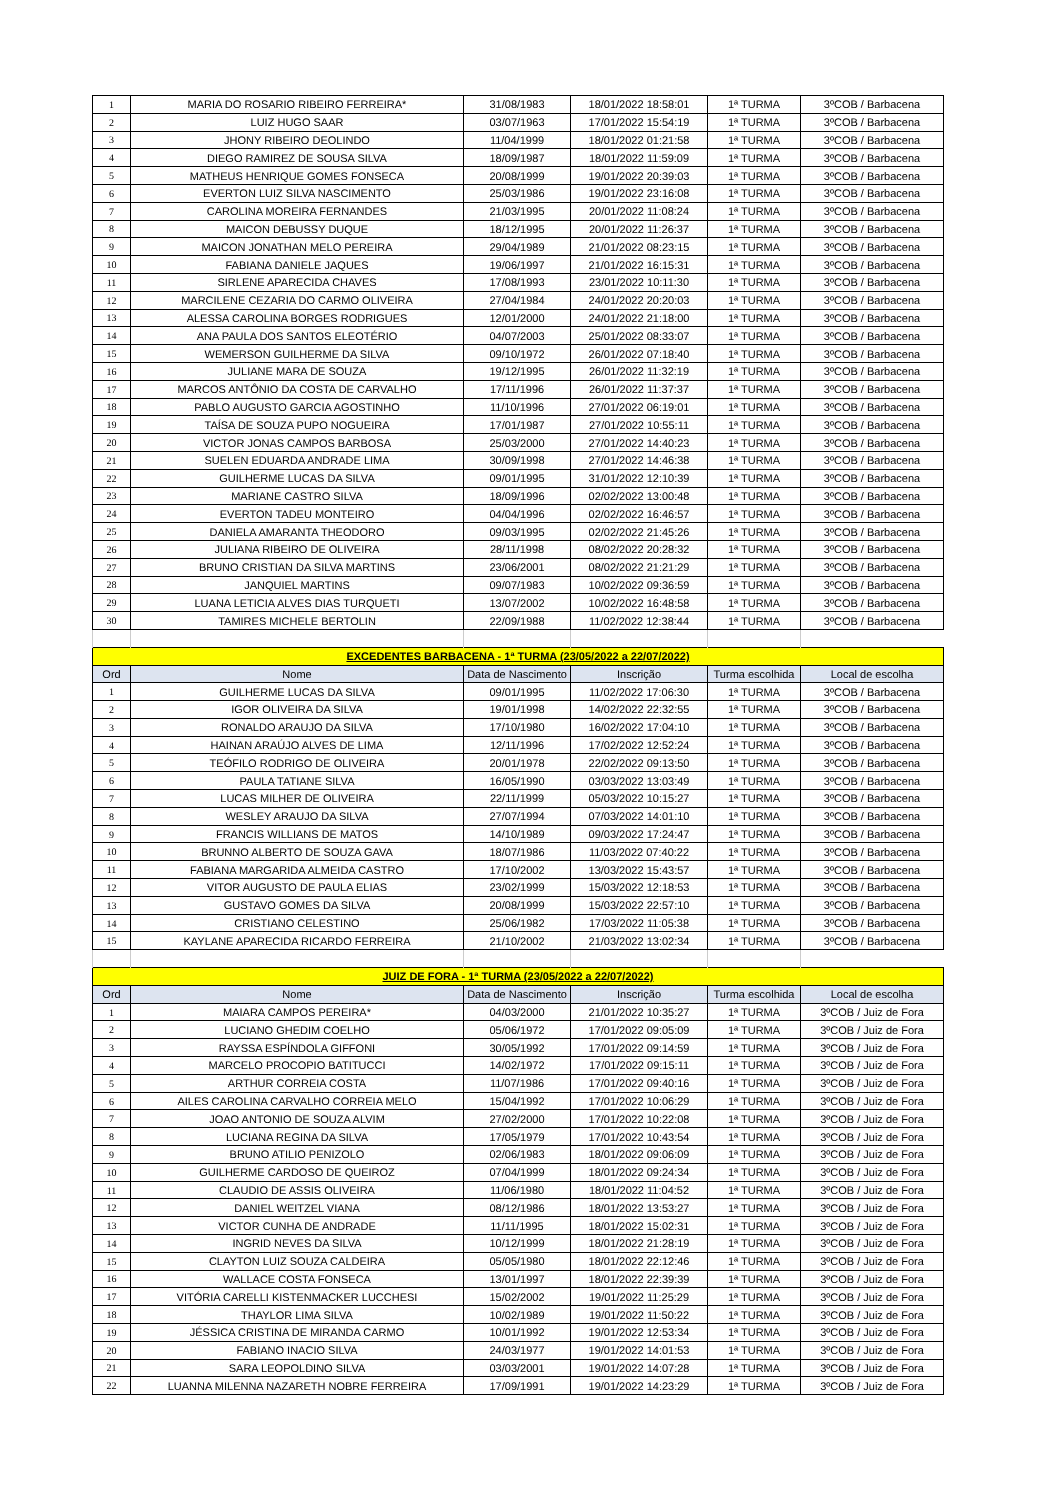| 1 | MARIA DO ROSARIO RIBEIRO FERREIRA* | 31/08/1983 | 18/01/2022 18:58:01 | 1ª TURMA | 3ºCOB / Barbacena |
| 2 | LUIZ HUGO SAAR | 03/07/1963 | 17/01/2022 15:54:19 | 1ª TURMA | 3ºCOB / Barbacena |
| 3 | JHONY RIBEIRO DEOLINDO | 11/04/1999 | 18/01/2022 01:21:58 | 1ª TURMA | 3ºCOB / Barbacena |
| 4 | DIEGO RAMIREZ DE SOUSA SILVA | 18/09/1987 | 18/01/2022 11:59:09 | 1ª TURMA | 3ºCOB / Barbacena |
| 5 | MATHEUS HENRIQUE GOMES FONSECA | 20/08/1999 | 19/01/2022 20:39:03 | 1ª TURMA | 3ºCOB / Barbacena |
| 6 | EVERTON LUIZ SILVA NASCIMENTO | 25/03/1986 | 19/01/2022 23:16:08 | 1ª TURMA | 3ºCOB / Barbacena |
| 7 | CAROLINA MOREIRA FERNANDES | 21/03/1995 | 20/01/2022 11:08:24 | 1ª TURMA | 3ºCOB / Barbacena |
| 8 | MAICON DEBUSSY DUQUE | 18/12/1995 | 20/01/2022 11:26:37 | 1ª TURMA | 3ºCOB / Barbacena |
| 9 | MAICON JONATHAN MELO PEREIRA | 29/04/1989 | 21/01/2022 08:23:15 | 1ª TURMA | 3ºCOB / Barbacena |
| 10 | FABIANA DANIELE JAQUES | 19/06/1997 | 21/01/2022 16:15:31 | 1ª TURMA | 3ºCOB / Barbacena |
| 11 | SIRLENE APARECIDA CHAVES | 17/08/1993 | 23/01/2022 10:11:30 | 1ª TURMA | 3ºCOB / Barbacena |
| 12 | MARCILENE CEZARIA DO CARMO OLIVEIRA | 27/04/1984 | 24/01/2022 20:20:03 | 1ª TURMA | 3ºCOB / Barbacena |
| 13 | ALESSA CAROLINA BORGES RODRIGUES | 12/01/2000 | 24/01/2022 21:18:00 | 1ª TURMA | 3ºCOB / Barbacena |
| 14 | ANA PAULA DOS SANTOS ELEOTÉRIO | 04/07/2003 | 25/01/2022 08:33:07 | 1ª TURMA | 3ºCOB / Barbacena |
| 15 | WEMERSON GUILHERME DA SILVA | 09/10/1972 | 26/01/2022 07:18:40 | 1ª TURMA | 3ºCOB / Barbacena |
| 16 | JULIANE MARA DE SOUZA | 19/12/1995 | 26/01/2022 11:32:19 | 1ª TURMA | 3ºCOB / Barbacena |
| 17 | MARCOS ANTÔNIO DA COSTA DE CARVALHO | 17/11/1996 | 26/01/2022 11:37:37 | 1ª TURMA | 3ºCOB / Barbacena |
| 18 | PABLO AUGUSTO GARCIA AGOSTINHO | 11/10/1996 | 27/01/2022 06:19:01 | 1ª TURMA | 3ºCOB / Barbacena |
| 19 | TAÍSA DE SOUZA PUPO NOGUEIRA | 17/01/1987 | 27/01/2022 10:55:11 | 1ª TURMA | 3ºCOB / Barbacena |
| 20 | VICTOR JONAS CAMPOS BARBOSA | 25/03/2000 | 27/01/2022 14:40:23 | 1ª TURMA | 3ºCOB / Barbacena |
| 21 | SUELEN EDUARDA ANDRADE LIMA | 30/09/1998 | 27/01/2022 14:46:38 | 1ª TURMA | 3ºCOB / Barbacena |
| 22 | GUILHERME LUCAS DA SILVA | 09/01/1995 | 31/01/2022 12:10:39 | 1ª TURMA | 3ºCOB / Barbacena |
| 23 | MARIANE CASTRO SILVA | 18/09/1996 | 02/02/2022 13:00:48 | 1ª TURMA | 3ºCOB / Barbacena |
| 24 | EVERTON TADEU MONTEIRO | 04/04/1996 | 02/02/2022 16:46:57 | 1ª TURMA | 3ºCOB / Barbacena |
| 25 | DANIELA AMARANTA THEODORO | 09/03/1995 | 02/02/2022 21:45:26 | 1ª TURMA | 3ºCOB / Barbacena |
| 26 | JULIANA RIBEIRO DE OLIVEIRA | 28/11/1998 | 08/02/2022 20:28:32 | 1ª TURMA | 3ºCOB / Barbacena |
| 27 | BRUNO CRISTIAN DA SILVA MARTINS | 23/06/2001 | 08/02/2022 21:21:29 | 1ª TURMA | 3ºCOB / Barbacena |
| 28 | JANQUIEL MARTINS | 09/07/1983 | 10/02/2022 09:36:59 | 1ª TURMA | 3ºCOB / Barbacena |
| 29 | LUANA LETICIA ALVES DIAS TURQUETI | 13/07/2002 | 10/02/2022 16:48:58 | 1ª TURMA | 3ºCOB / Barbacena |
| 30 | TAMIRES MICHELE BERTOLIN | 22/09/1988 | 11/02/2022 12:38:44 | 1ª TURMA | 3ºCOB / Barbacena |
| EXCEDENTES BARBACENA - 1ª TURMA (23/05/2022 a 22/07/2022) | | | | | |
| Ord | Nome | Data de Nascimento | Inscrição | Turma escolhida | Local de escolha |
| 1 | GUILHERME LUCAS DA SILVA | 09/01/1995 | 11/02/2022 17:06:30 | 1ª TURMA | 3ºCOB / Barbacena |
| 2 | IGOR OLIVEIRA DA SILVA | 19/01/1998 | 14/02/2022 22:32:55 | 1ª TURMA | 3ºCOB / Barbacena |
| 3 | RONALDO ARAUJO DA SILVA | 17/10/1980 | 16/02/2022 17:04:10 | 1ª TURMA | 3ºCOB / Barbacena |
| 4 | HAINAN ARAÚJO ALVES DE LIMA | 12/11/1996 | 17/02/2022 12:52:24 | 1ª TURMA | 3ºCOB / Barbacena |
| 5 | TEÓFILO RODRIGO DE OLIVEIRA | 20/01/1978 | 22/02/2022 09:13:50 | 1ª TURMA | 3ºCOB / Barbacena |
| 6 | PAULA TATIANE SILVA | 16/05/1990 | 03/03/2022 13:03:49 | 1ª TURMA | 3ºCOB / Barbacena |
| 7 | LUCAS MILHER DE OLIVEIRA | 22/11/1999 | 05/03/2022 10:15:27 | 1ª TURMA | 3ºCOB / Barbacena |
| 8 | WESLEY ARAUJO DA SILVA | 27/07/1994 | 07/03/2022 14:01:10 | 1ª TURMA | 3ºCOB / Barbacena |
| 9 | FRANCIS WILLIANS DE MATOS | 14/10/1989 | 09/03/2022 17:24:47 | 1ª TURMA | 3ºCOB / Barbacena |
| 10 | BRUNNO ALBERTO DE SOUZA GAVA | 18/07/1986 | 11/03/2022 07:40:22 | 1ª TURMA | 3ºCOB / Barbacena |
| 11 | FABIANA MARGARIDA ALMEIDA CASTRO | 17/10/2002 | 13/03/2022 15:43:57 | 1ª TURMA | 3ºCOB / Barbacena |
| 12 | VITOR AUGUSTO DE PAULA ELIAS | 23/02/1999 | 15/03/2022 12:18:53 | 1ª TURMA | 3ºCOB / Barbacena |
| 13 | GUSTAVO GOMES DA SILVA | 20/08/1999 | 15/03/2022 22:57:10 | 1ª TURMA | 3ºCOB / Barbacena |
| 14 | CRISTIANO CELESTINO | 25/06/1982 | 17/03/2022 11:05:38 | 1ª TURMA | 3ºCOB / Barbacena |
| 15 | KAYLANE APARECIDA RICARDO FERREIRA | 21/10/2002 | 21/03/2022 13:02:34 | 1ª TURMA | 3ºCOB / Barbacena |
| JUIZ DE FORA - 1ª TURMA (23/05/2022 a 22/07/2022) | | | | | |
| Ord | Nome | Data de Nascimento | Inscrição | Turma escolhida | Local de escolha |
| 1 | MAIARA CAMPOS PEREIRA* | 04/03/2000 | 21/01/2022 10:35:27 | 1ª TURMA | 3ºCOB / Juiz de Fora |
| 2 | LUCIANO GHEDIM COELHO | 05/06/1972 | 17/01/2022 09:05:09 | 1ª TURMA | 3ºCOB / Juiz de Fora |
| 3 | RAYSSA ESPÍNDOLA GIFFONI | 30/05/1992 | 17/01/2022 09:14:59 | 1ª TURMA | 3ºCOB / Juiz de Fora |
| 4 | MARCELO PROCOPIO BATITUCCI | 14/02/1972 | 17/01/2022 09:15:11 | 1ª TURMA | 3ºCOB / Juiz de Fora |
| 5 | ARTHUR CORREIA COSTA | 11/07/1986 | 17/01/2022 09:40:16 | 1ª TURMA | 3ºCOB / Juiz de Fora |
| 6 | AILES CAROLINA CARVALHO CORREIA MELO | 15/04/1992 | 17/01/2022 10:06:29 | 1ª TURMA | 3ºCOB / Juiz de Fora |
| 7 | JOAO ANTONIO DE SOUZA ALVIM | 27/02/2000 | 17/01/2022 10:22:08 | 1ª TURMA | 3ºCOB / Juiz de Fora |
| 8 | LUCIANA REGINA DA SILVA | 17/05/1979 | 17/01/2022 10:43:54 | 1ª TURMA | 3ºCOB / Juiz de Fora |
| 9 | BRUNO ATILIO PENIZOLO | 02/06/1983 | 18/01/2022 09:06:09 | 1ª TURMA | 3ºCOB / Juiz de Fora |
| 10 | GUILHERME CARDOSO DE QUEIROZ | 07/04/1999 | 18/01/2022 09:24:34 | 1ª TURMA | 3ºCOB / Juiz de Fora |
| 11 | CLAUDIO DE ASSIS OLIVEIRA | 11/06/1980 | 18/01/2022 11:04:52 | 1ª TURMA | 3ºCOB / Juiz de Fora |
| 12 | DANIEL WEITZEL VIANA | 08/12/1986 | 18/01/2022 13:53:27 | 1ª TURMA | 3ºCOB / Juiz de Fora |
| 13 | VICTOR CUNHA DE ANDRADE | 11/11/1995 | 18/01/2022 15:02:31 | 1ª TURMA | 3ºCOB / Juiz de Fora |
| 14 | INGRID NEVES DA SILVA | 10/12/1999 | 18/01/2022 21:28:19 | 1ª TURMA | 3ºCOB / Juiz de Fora |
| 15 | CLAYTON LUIZ SOUZA CALDEIRA | 05/05/1980 | 18/01/2022 22:12:46 | 1ª TURMA | 3ºCOB / Juiz de Fora |
| 16 | WALLACE COSTA FONSECA | 13/01/1997 | 18/01/2022 22:39:39 | 1ª TURMA | 3ºCOB / Juiz de Fora |
| 17 | VITÓRIA CARELLI KISTENMACKER LUCCHESI | 15/02/2002 | 19/01/2022 11:25:29 | 1ª TURMA | 3ºCOB / Juiz de Fora |
| 18 | THAYLOR LIMA SILVA | 10/02/1989 | 19/01/2022 11:50:22 | 1ª TURMA | 3ºCOB / Juiz de Fora |
| 19 | JÉSSICA CRISTINA DE MIRANDA CARMO | 10/01/1992 | 19/01/2022 12:53:34 | 1ª TURMA | 3ºCOB / Juiz de Fora |
| 20 | FABIANO INACIO SILVA | 24/03/1977 | 19/01/2022 14:01:53 | 1ª TURMA | 3ºCOB / Juiz de Fora |
| 21 | SARA LEOPOLDINO SILVA | 03/03/2001 | 19/01/2022 14:07:28 | 1ª TURMA | 3ºCOB / Juiz de Fora |
| 22 | LUANNA MILENNA NAZARETH NOBRE FERREIRA | 17/09/1991 | 19/01/2022 14:23:29 | 1ª TURMA | 3ºCOB / Juiz de Fora |